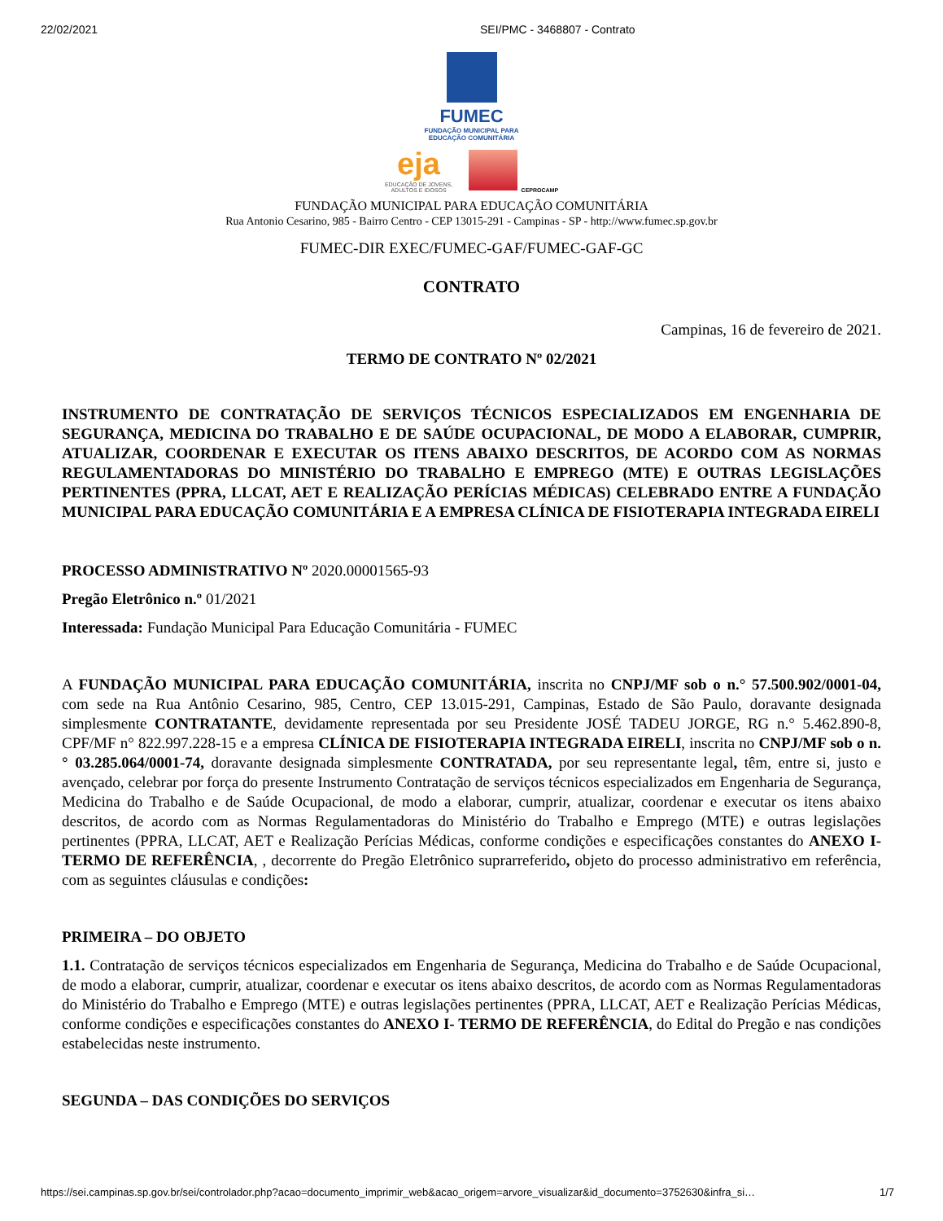22/02/2021 SEI/PMC - 3468807 - Contrato
FUMEC
FUNDAÇÃO MUNICIPAL PARA
EDUCAÇÃO COMUNITÁRIA
eja EDUCAÇÃO DE JOVENS,
ADULTOS E IDOSOS CEPROCAMP
FUNDAÇÃO MUNICIPAL PARA EDUCAÇÃO COMUNITÁRIA
Rua Antonio Cesarino, 985 - Bairro Centro - CEP 13015-291 - Campinas - SP - http://www.fumec.sp.gov.br
FUMEC-DIR EXEC/FUMEC-GAF/FUMEC-GAF-GC
CONTRATO
Campinas, 16 de fevereiro de 2021.
TERMO DE CONTRATO Nº 02/2021
INSTRUMENTO DE CONTRATAÇÃO DE SERVIÇOS TÉCNICOS ESPECIALIZADOS EM ENGENHARIA DE SEGURANÇA, MEDICINA DO TRABALHO E DE SAÚDE OCUPACIONAL, DE MODO A ELABORAR, CUMPRIR, ATUALIZAR, COORDENAR E EXECUTAR OS ITENS ABAIXO DESCRITOS, DE ACORDO COM AS NORMAS REGULAMENTADORAS DO MINISTÉRIO DO TRABALHO E EMPREGO (MTE) E OUTRAS LEGISLAÇÕES PERTINENTES (PPRA, LLCAT, AET E REALIZAÇÃO PERÍCIAS MÉDICAS) CELEBRADO ENTRE A FUNDAÇÃO MUNICIPAL PARA EDUCAÇÃO COMUNITÁRIA E A EMPRESA CLÍNICA DE FISIOTERAPIA INTEGRADA EIRELI
PROCESSO ADMINISTRATIVO Nº 2020.00001565-93
Pregão Eletrônico n.º 01/2021
Interessada: Fundação Municipal Para Educação Comunitária - FUMEC
A FUNDAÇÃO MUNICIPAL PARA EDUCAÇÃO COMUNITÁRIA, inscrita no CNPJ/MF sob o n.° 57.500.902/0001-04, com sede na Rua Antônio Cesarino, 985, Centro, CEP 13.015-291, Campinas, Estado de São Paulo, doravante designada simplesmente CONTRATANTE, devidamente representada por seu Presidente JOSÉ TADEU JORGE, RG n.° 5.462.890-8, CPF/MF n° 822.997.228-15 e a empresa CLÍNICA DE FISIOTERAPIA INTEGRADA EIRELI, inscrita no CNPJ/MF sob o n.° 03.285.064/0001-74, doravante designada simplesmente CONTRATADA, por seu representante legal, têm, entre si, justo e avençado, celebrar por força do presente Instrumento Contratação de serviços técnicos especializados em Engenharia de Segurança, Medicina do Trabalho e de Saúde Ocupacional, de modo a elaborar, cumprir, atualizar, coordenar e executar os itens abaixo descritos, de acordo com as Normas Regulamentadoras do Ministério do Trabalho e Emprego (MTE) e outras legislações pertinentes (PPRA, LLCAT, AET e Realização Perícias Médicas, conforme condições e especificações constantes do ANEXO I- TERMO DE REFERÊNCIA, , decorrente do Pregão Eletrônico suprarreferido, objeto do processo administrativo em referência, com as seguintes cláusulas e condições:
PRIMEIRA – DO OBJETO
1.1. Contratação de serviços técnicos especializados em Engenharia de Segurança, Medicina do Trabalho e de Saúde Ocupacional, de modo a elaborar, cumprir, atualizar, coordenar e executar os itens abaixo descritos, de acordo com as Normas Regulamentadoras do Ministério do Trabalho e Emprego (MTE) e outras legislações pertinentes (PPRA, LLCAT, AET e Realização Perícias Médicas, conforme condições e especificações constantes do ANEXO I- TERMO DE REFERÊNCIA, do Edital do Pregão e nas condições estabelecidas neste instrumento.
SEGUNDA – DAS CONDIÇÕES DO SERVIÇOS
https://sei.campinas.sp.gov.br/sei/controlador.php?acao=documento_imprimir_web&acao_origem=arvore_visualizar&id_documento=3752630&infra_si… 1/7